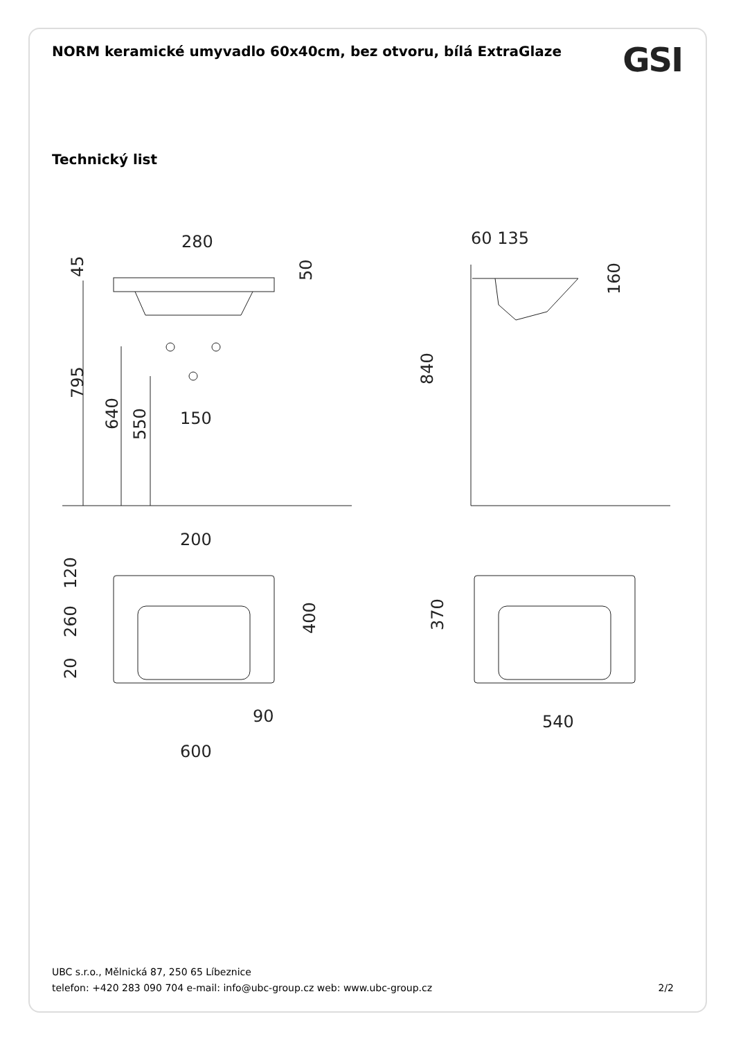NORM keramické umyvadlo 60x40cm, bez otvoru, bílá ExtraGlaze
GSI
Technický list
280
150
200
90
600
60 135
540
45
795
640
550
50
160
840
120
260
20
400
370
UBC s.r.o., Mělnická 87, 250 65 Líbeznice
telefon: +420 283 090 704 e-mail: info@ubc-group.cz web: www.ubc-group.cz 2/2